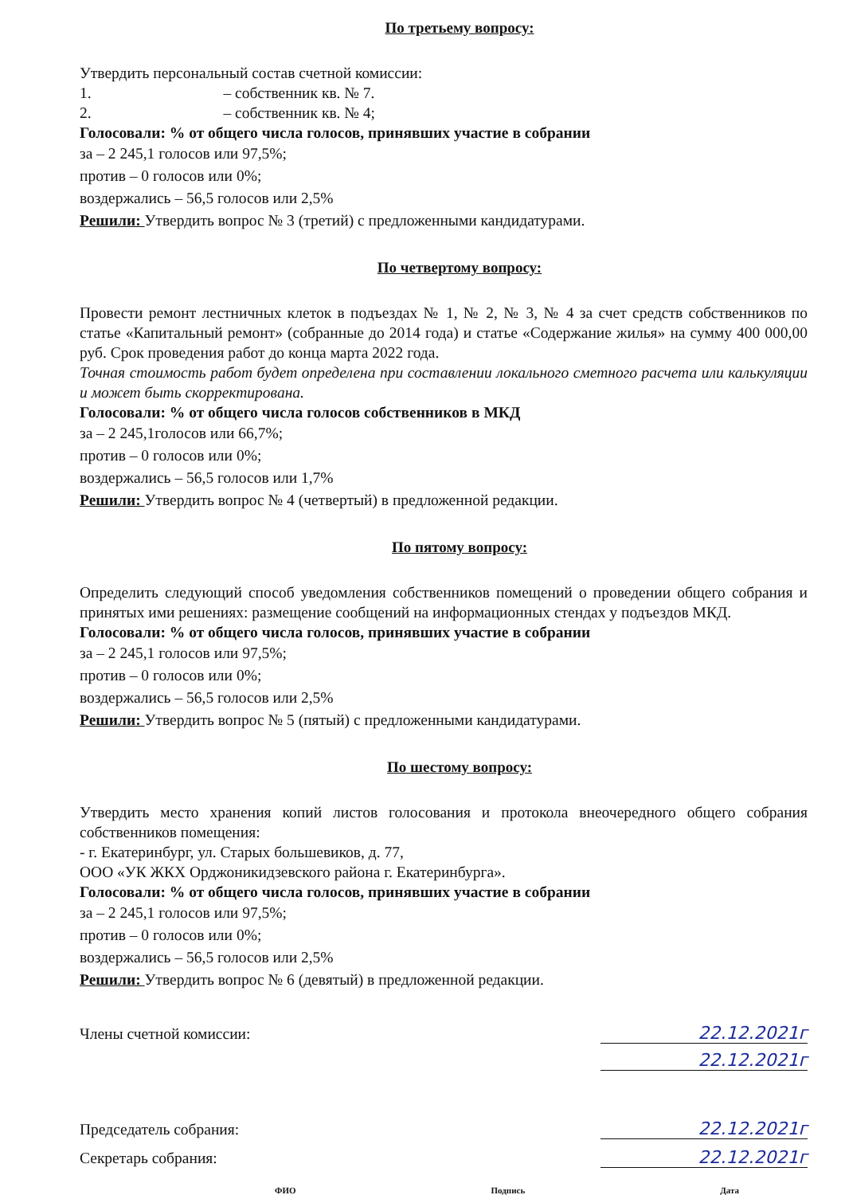По третьему вопросу:
Утвердить персональный состав счетной комиссии:
1. – собственник кв. № 7.
2. – собственник кв. № 4;
Голосовали: % от общего числа голосов, принявших участие в собрании
за – 2 245,1 голосов или 97,5%;
против – 0 голосов или 0%;
воздержались – 56,5 голосов или 2,5%
Решили: Утвердить вопрос № 3 (третий) с предложенными кандидатурами.
По четвертому вопросу:
Провести ремонт лестничных клеток в подъездах № 1, № 2, № 3, № 4 за счет средств собственников по статье «Капитальный ремонт» (собранные до 2014 года) и статье «Содержание жилья» на сумму 400 000,00 руб. Срок проведения работ до конца марта 2022 года.
Точная стоимость работ будет определена при составлении локального сметного расчета или калькуляции и может быть скорректирована.
Голосовали: % от общего числа голосов собственников в МКД
за – 2 245,1голосов или 66,7%;
против – 0 голосов или 0%;
воздержались – 56,5 голосов или 1,7%
Решили: Утвердить вопрос № 4 (четвертый) в предложенной редакции.
По пятому вопросу:
Определить следующий способ уведомления собственников помещений о проведении общего собрания и принятых ими решениях: размещение сообщений на информационных стендах у подъездов МКД.
Голосовали: % от общего числа голосов, принявших участие в собрании
за – 2 245,1 голосов или 97,5%;
против – 0 голосов или 0%;
воздержались – 56,5 голосов или 2,5%
Решили: Утвердить вопрос № 5 (пятый) с предложенными кандидатурами.
По шестому вопросу:
Утвердить место хранения копий листов голосования и протокола внеочередного общего собрания собственников помещения:
- г. Екатеринбург, ул. Старых большевиков, д. 77,
ООО «УК ЖКХ Орджоникидзевского района г. Екатеринбурга».
Голосовали: % от общего числа голосов, принявших участие в собрании
за – 2 245,1 голосов или 97,5%;
против – 0 голосов или 0%;
воздержались – 56,5 голосов или 2,5%
Решили: Утвердить вопрос № 6 (девятый) в предложенной редакции.
Члены счетной комиссии:
22.12.2021г
22.12.2021г
Председатель собрания:
22.12.2021г
Секретарь собрания:
22.12.2021г
ФИО Подпись Дата